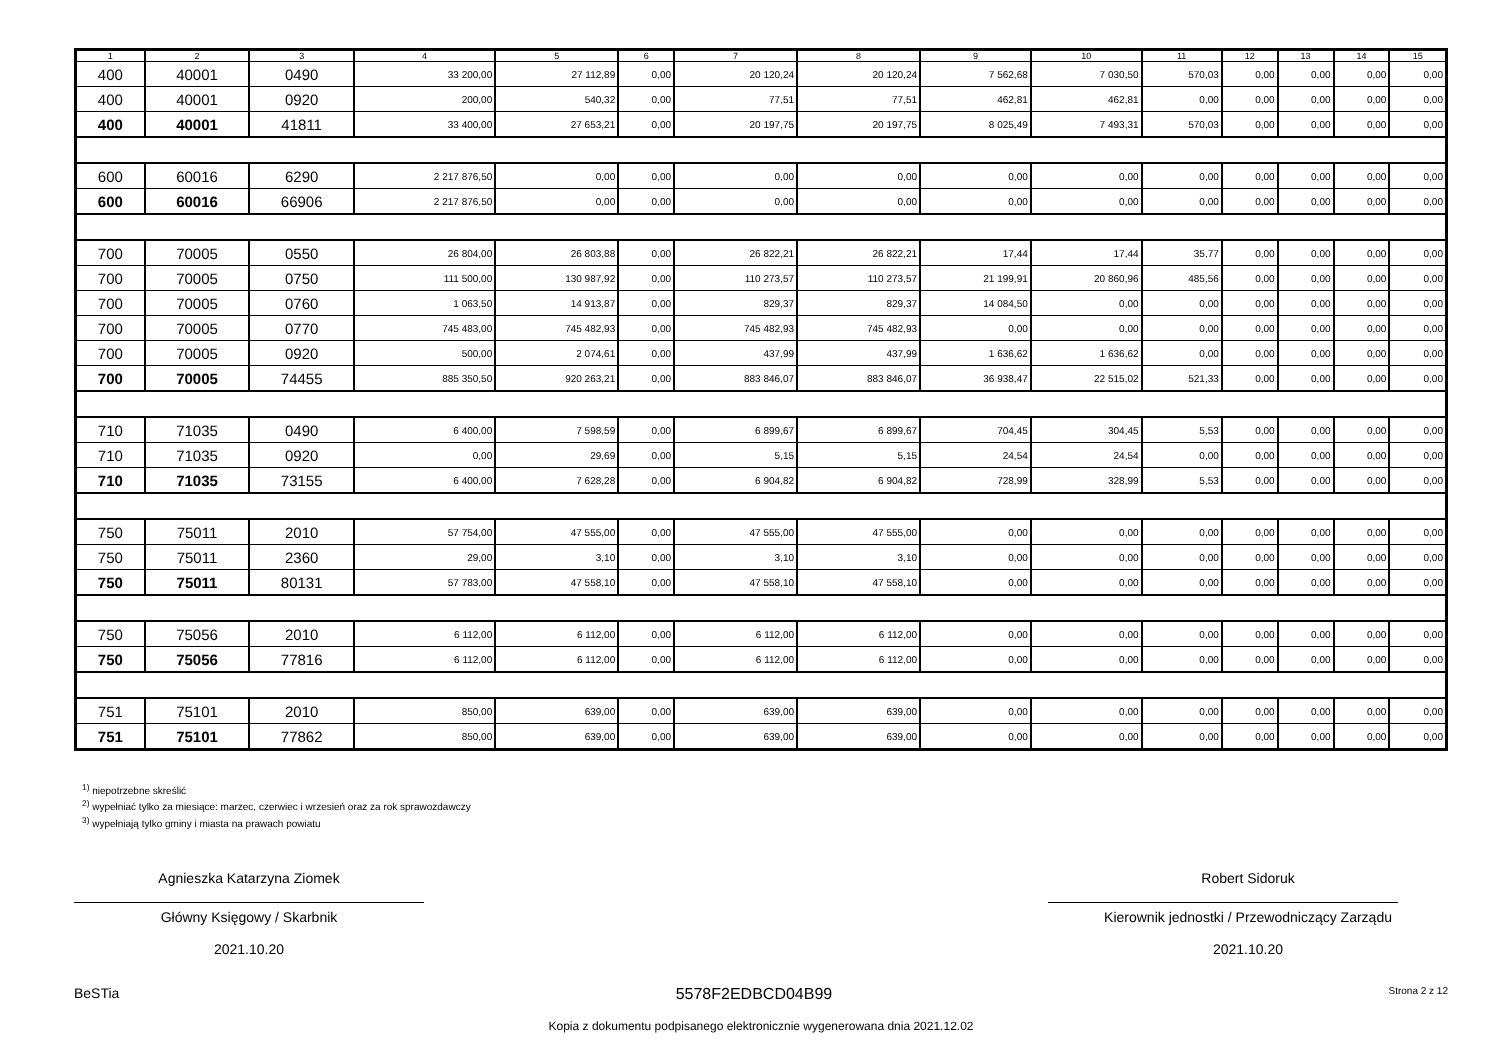| 1 | 2 | 3 | 4 | 5 | 6 | 7 | 8 | 9 | 10 | 11 | 12 | 13 | 14 | 15 |
| --- | --- | --- | --- | --- | --- | --- | --- | --- | --- | --- | --- | --- | --- | --- |
| 400 | 40001 | 0490 | 33 200,00 | 27 112,89 | 0,00 | 20 120,24 | 20 120,24 | 7 562,68 | 7 030,50 | 570,03 | 0,00 | 0,00 | 0,00 | 0,00 |
| 400 | 40001 | 0920 | 200,00 | 540,32 | 0,00 | 77,51 | 77,51 | 462,81 | 462,81 | 0,00 | 0,00 | 0,00 | 0,00 | 0,00 |
| 400 | 40001 | 41811 | 33 400,00 | 27 653,21 | 0,00 | 20 197,75 | 20 197,75 | 8 025,49 | 7 493,31 | 570,03 | 0,00 | 0,00 | 0,00 | 0,00 |
| 600 | 60016 | 6290 | 2 217 876,50 | 0,00 | 0,00 | 0,00 | 0,00 | 0,00 | 0,00 | 0,00 | 0,00 | 0,00 | 0,00 | 0,00 |
| 600 | 60016 | 66906 | 2 217 876,50 | 0,00 | 0,00 | 0,00 | 0,00 | 0,00 | 0,00 | 0,00 | 0,00 | 0,00 | 0,00 | 0,00 |
| 700 | 70005 | 0550 | 26 804,00 | 26 803,88 | 0,00 | 26 822,21 | 26 822,21 | 17,44 | 17,44 | 35,77 | 0,00 | 0,00 | 0,00 | 0,00 |
| 700 | 70005 | 0750 | 111 500,00 | 130 987,92 | 0,00 | 110 273,57 | 110 273,57 | 21 199,91 | 20 860,96 | 485,56 | 0,00 | 0,00 | 0,00 | 0,00 |
| 700 | 70005 | 0760 | 1 063,50 | 14 913,87 | 0,00 | 829,37 | 829,37 | 14 084,50 | 0,00 | 0,00 | 0,00 | 0,00 | 0,00 | 0,00 |
| 700 | 70005 | 0770 | 745 483,00 | 745 482,93 | 0,00 | 745 482,93 | 745 482,93 | 0,00 | 0,00 | 0,00 | 0,00 | 0,00 | 0,00 | 0,00 |
| 700 | 70005 | 0920 | 500,00 | 2 074,61 | 0,00 | 437,99 | 437,99 | 1 636,62 | 1 636,62 | 0,00 | 0,00 | 0,00 | 0,00 | 0,00 |
| 700 | 70005 | 74455 | 885 350,50 | 920 263,21 | 0,00 | 883 846,07 | 883 846,07 | 36 938,47 | 22 515,02 | 521,33 | 0,00 | 0,00 | 0,00 | 0,00 |
| 710 | 71035 | 0490 | 6 400,00 | 7 598,59 | 0,00 | 6 899,67 | 6 899,67 | 704,45 | 304,45 | 5,53 | 0,00 | 0,00 | 0,00 | 0,00 |
| 710 | 71035 | 0920 | 0,00 | 29,69 | 0,00 | 5,15 | 5,15 | 24,54 | 24,54 | 0,00 | 0,00 | 0,00 | 0,00 | 0,00 |
| 710 | 71035 | 73155 | 6 400,00 | 7 628,28 | 0,00 | 6 904,82 | 6 904,82 | 728,99 | 328,99 | 5,53 | 0,00 | 0,00 | 0,00 | 0,00 |
| 750 | 75011 | 2010 | 57 754,00 | 47 555,00 | 0,00 | 47 555,00 | 47 555,00 | 0,00 | 0,00 | 0,00 | 0,00 | 0,00 | 0,00 | 0,00 |
| 750 | 75011 | 2360 | 29,00 | 3,10 | 0,00 | 3,10 | 3,10 | 0,00 | 0,00 | 0,00 | 0,00 | 0,00 | 0,00 | 0,00 |
| 750 | 75011 | 80131 | 57 783,00 | 47 558,10 | 0,00 | 47 558,10 | 47 558,10 | 0,00 | 0,00 | 0,00 | 0,00 | 0,00 | 0,00 | 0,00 |
| 750 | 75056 | 2010 | 6 112,00 | 6 112,00 | 0,00 | 6 112,00 | 6 112,00 | 0,00 | 0,00 | 0,00 | 0,00 | 0,00 | 0,00 | 0,00 |
| 750 | 75056 | 77816 | 6 112,00 | 6 112,00 | 0,00 | 6 112,00 | 6 112,00 | 0,00 | 0,00 | 0,00 | 0,00 | 0,00 | 0,00 | 0,00 |
| 751 | 75101 | 2010 | 850,00 | 639,00 | 0,00 | 639,00 | 639,00 | 0,00 | 0,00 | 0,00 | 0,00 | 0,00 | 0,00 | 0,00 |
| 751 | 75101 | 77862 | 850,00 | 639,00 | 0,00 | 639,00 | 639,00 | 0,00 | 0,00 | 0,00 | 0,00 | 0,00 | 0,00 | 0,00 |
<sup>1)</sup> niepotrzebne skreślić
<sup>2)</sup> wypełniać tylko za miesiące: marzec, czerwiec i wrzesień oraz za rok sprawozdawczy
<sup>3)</sup> wypełniają tylko gminy i miasta na prawach powiatu
Agnieszka Katarzyna Ziomek
Główny Księgowy / Skarbnik
2021.10.20
Robert Sidoruk
Kierownik jednostki / Przewodniczący Zarządu
2021.10.20
BeSTia 5578F2EDBCD04B99 Strona 2 z 12
Kopia z dokumentu podpisanego elektronicznie wygenerowana dnia 2021.12.02